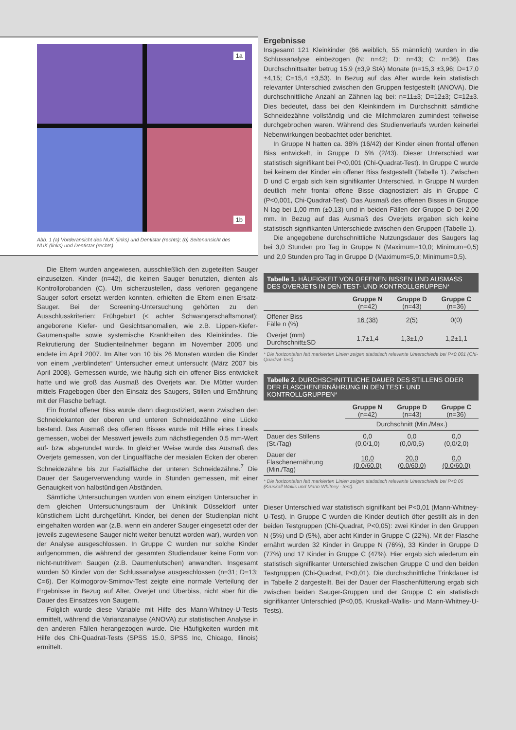1a
1b
Abb. 1 (a) Vorderansicht des NUK (links) und Dentistar (rechts); (b) Seitenansicht des NUK (links) und Dentistar (rechts).
Die Eltern wurden angewiesen, ausschließlich den zugeteilten Sauger einzusetzen. Kinder (n=42), die keinen Sauger benutzten, dienten als Kontrollprobanden (C). Um sicherzustellen, dass verloren gegangene Sauger sofort ersetzt werden konnten, erhielten die Eltern einen Ersatz-Sauger. Bei der Screening-Untersuchung gehörten zu den Ausschlusskriterien: Frühgeburt (< achter Schwangerschaftsmonat); angeborene Kiefer- und Gesichtsanomalien, wie z.B. Lippen-Kiefer-Gaumenspalte sowie systemische Krankheiten des Kleinkindes. Die Rekrutierung der Studienteilnehmer begann im November 2005 und endete im April 2007. Im Alter von 10 bis 26 Monaten wurden die Kinder von einem „verblindeten“ Untersucher erneut untersucht (März 2007 bis April 2008). Gemessen wurde, wie häufig sich ein offener Biss entwickelt hatte und wie groß das Ausmaß des Overjets war. Die Mütter wurden mittels Fragebogen über den Einsatz des Saugers, Stillen und Ernährung mit der Flasche befragt.
Ein frontal offener Biss wurde dann diagnostiziert, wenn zwischen den Schneidekanten der oberen und unteren Schneidezähne eine Lücke bestand. Das Ausmaß des offenen Bisses wurde mit Hilfe eines Lineals gemessen, wobei der Messwert jeweils zum nächstliegenden 0,5 mm-Wert auf- bzw. abgerundet wurde. In gleicher Weise wurde das Ausmaß des Overjets gemessen, von der Lingualfläche der mesialen Ecken der oberen Schneidezähne bis zur Fazialfläche der unteren Schneidezähne.<sup>7</sup> Die Dauer der Saugerverwendung wurde in Stunden gemessen, mit einer Genauigkeit von halbstündigen Abständen.
Sämtliche Untersuchungen wurden von einem einzigen Untersucher in dem gleichen Untersuchungsraum der Uniklinik Düsseldorf unter künstlichem Licht durchgeführt. Kinder, bei denen der Studienplan nicht eingehalten worden war (z.B. wenn ein anderer Sauger eingesetzt oder der jeweils zugewiesene Sauger nicht weiter benutzt worden war), wurden von der Analyse ausgeschlossen. In Gruppe C wurden nur solche Kinder aufgenommen, die während der gesamten Studiendauer keine Form von nicht-nutritivem Saugen (z.B. Daumenlutschen) anwandten. Insgesamt wurden 50 Kinder von der Schlussanalyse ausgeschlossen (n=31; D=13; C=6). Der Kolmogorov-Smirnov-Test zeigte eine normale Verteilung der Ergebnisse in Bezug auf Alter, Overjet und Überbiss, nicht aber für die Dauer des Einsatzes von Saugern.
Folglich wurde diese Variable mit Hilfe des Mann-Whitney-U-Tests ermittelt, während die Varianzanalyse (ANOVA) zur statistischen Analyse in den anderen Fällen herangezogen wurde. Die Häufigkeiten wurden mit Hilfe des Chi-Quadrat-Tests (SPSS 15.0, SPSS Inc, Chicago, Illinois) ermittelt.
Ergebnisse
Insgesamt 121 Kleinkinder (66 weiblich, 55 männlich) wurden in die Schlussanalyse einbezogen (N: n=42; D: n=43; C: n=36). Das Durchschnittsalter betrug 15,9 (±3,9 StA) Monate (n=15,3 ±3,96; D=17,0 ±4,15; C=15,4 ±3,53). In Bezug auf das Alter wurde kein statistisch relevanter Unterschied zwischen den Gruppen festgestellt (ANOVA). Die durchschnittliche Anzahl an Zähnen lag bei: n=11±3; D=12±3; C=12±3. Dies bedeutet, dass bei den Kleinkindern im Durchschnitt sämtliche Schneidezähne vollständig und die Milchmolaren zumindest teilweise durchgebrochen waren. Während des Studienverlaufs wurden keinerlei Nebenwirkungen beobachtet oder berichtet.
In Gruppe N hatten ca. 38% (16/42) der Kinder einen frontal offenen Biss entwickelt, in Gruppe D 5% (2/43). Dieser Unterschied war statistisch signifikant bei P<0,001 (Chi-Quadrat-Test). In Gruppe C wurde bei keinem der Kinder ein offener Biss festgestellt (Tabelle 1). Zwischen D und C ergab sich kein signifikanter Unterschied. In Gruppe N wurden deutlich mehr frontal offene Bisse diagnostiziert als in Gruppe C (P<0,001, Chi-Quadrat-Test). Das Ausmaß des offenen Bisses in Gruppe N lag bei 1,00 mm (±0,13) und in beiden Fällen der Gruppe D bei 2,00 mm. In Bezug auf das Ausmaß des Overjets ergaben sich keine statistisch signifikanten Unterschiede zwischen den Gruppen (Tabelle 1).
Die angegebene durchschnittliche Nutzungsdauer des Saugers lag bei 3,0 Stunden pro Tag in Gruppe N (Maximum=10,0; Minimum=0,5) und 2,0 Stunden pro Tag in Gruppe D (Maximum=5,0; Minimum=0,5).
Tabelle 1. HÄUFIGKEIT VON OFFENEN BISSEN UND AUSMASS DES OVERJETS IN DEN TEST- UND KONTROLLGRUPPEN*
| | Gruppe N (n=42) | Gruppe D (n=43) | Gruppe C (n=36) |
| --- | --- | --- | --- |
| Offener Biss Fälle n (%) | 16 (38) | 2(5) | 0(0) |
| Overjet (mm) Durchschnitt±SD | 1,7±1,4 | 1,3±1,0 | 1,2±1,1 |
* Die horizontalen fett markierten Linien zeigen statistisch relevante Unterschiede bei P<0,001 (Chi-Quadrat-Test).
Tabelle 2. DURCHSCHNITTLICHE DAUER DES STILLENS ODER DER FLASCHENERNÄHRUNG IN DEN TEST- UND KONTROLLGRUPPEN*
| | Gruppe N (n=42) | Gruppe D (n=43) | Gruppe C (n=36) |
| --- | --- | --- | --- |
| | Durchschnitt (Min./Max.) | | |
| Dauer des Stillens (St./Tag) | 0,0 (0,0/1,0) | 0,0 (0,0/0,5) | 0,0 (0,0/2,0) |
| Dauer der Flaschenernährung (Min./Tag) | 10,0 (0,0/60,0) | 20,0 (0,0/60,0) | 0,0 (0,0/60,0) |
* Die horizontalen fett markierten Linien zeigen statistisch relevante Unterschiede bei P<0,05 (Kruskall Wallis und Mann Whitney -Test).
Dieser Unterschied war statistisch signifikant bei P<0,01 (Mann-Whitney-U-Test). In Gruppe C wurden die Kinder deutlich öfter gestillt als in den beiden Testgruppen (Chi-Quadrat, P<0,05): zwei Kinder in den Gruppen N (5%) und D (5%), aber acht Kinder in Gruppe C (22%). Mit der Flasche ernährt wurden 32 Kinder in Gruppe N (76%), 33 Kinder in Gruppe D (77%) und 17 Kinder in Gruppe C (47%). Hier ergab sich wiederum ein statistisch signifikanter Unterschied zwischen Gruppe C und den beiden Testgruppen (Chi-Quadrat, P<0,01). Die durchschnittliche Trinkdauer ist in Tabelle 2 dargestellt. Bei der Dauer der Flaschenfütterung ergab sich zwischen beiden Sauger-Gruppen und der Gruppe C ein statistisch signifikanter Unterschied (P<0,05, Kruskall-Wallis- und Mann-Whitney-U-Tests).